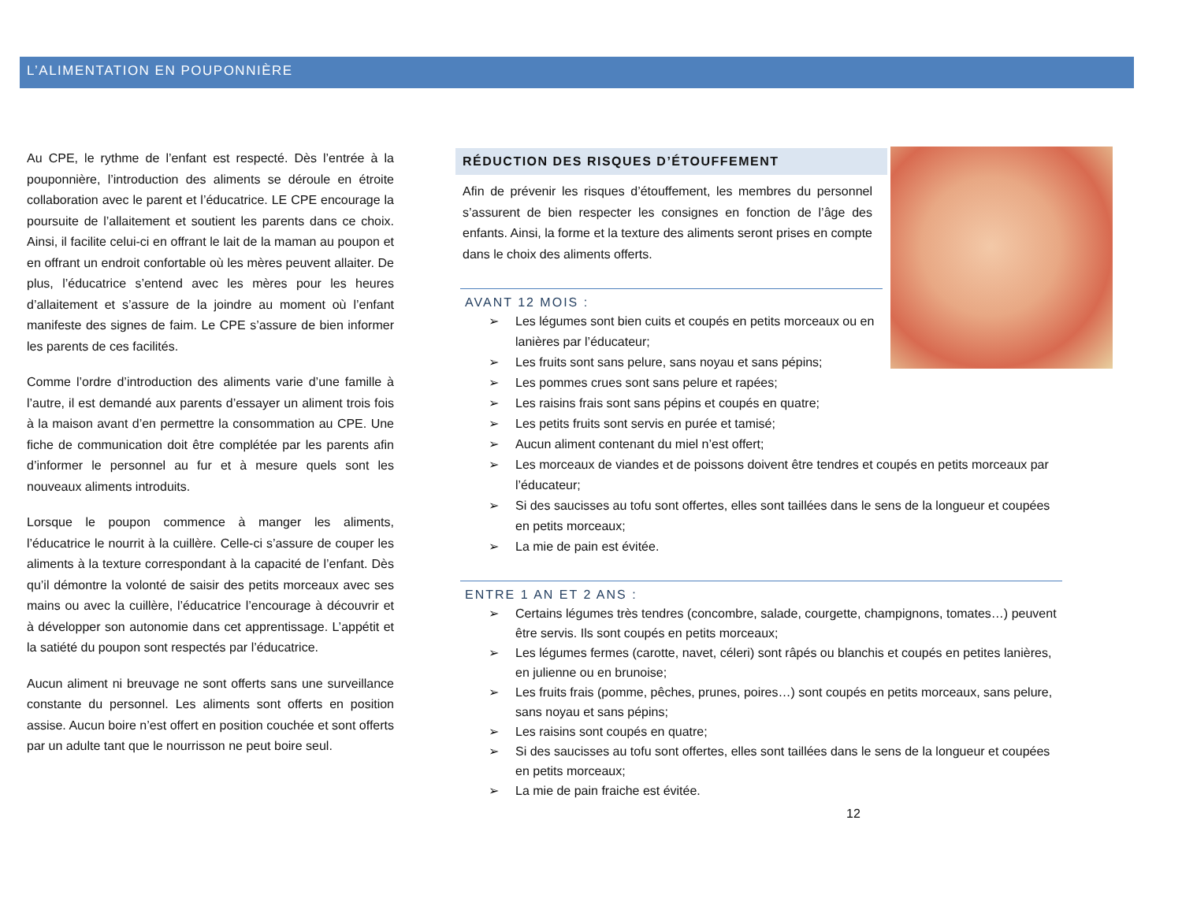L’ALIMENTATION EN POUPONNIÈRE
Au CPE, le rythme de l’enfant est respecté. Dès l’entrée à la pouponnière, l’introduction des aliments se déroule en étroite collaboration avec le parent et l’éducatrice. LE CPE encourage la poursuite de l’allaitement et soutient les parents dans ce choix. Ainsi, il facilite celui-ci en offrant le lait de la maman au poupon et en offrant un endroit confortable où les mères peuvent allaiter. De plus, l’éducatrice s’entend avec les mères pour les heures d’allaitement et s’assure de la joindre au moment où l’enfant manifeste des signes de faim. Le CPE s’assure de bien informer les parents de ces facilités.
Comme l’ordre d’introduction des aliments varie d’une famille à l’autre, il est demandé aux parents d’essayer un aliment trois fois à la maison avant d’en permettre la consommation au CPE. Une fiche de communication doit être complétée par les parents afin d’informer le personnel au fur et à mesure quels sont les nouveaux aliments introduits.
Lorsque le poupon commence à manger les aliments, l’éducatrice le nourrit à la cuillère. Celle-ci s’assure de couper les aliments à la texture correspondant à la capacité de l’enfant. Dès qu’il démontre la volonté de saisir des petits morceaux avec ses mains ou avec la cuillère, l’éducatrice l’encourage à découvrir et à développer son autonomie dans cet apprentissage. L’appétit et la satiété du poupon sont respectés par l’éducatrice.
Aucun aliment ni breuvage ne sont offerts sans une surveillance constante du personnel. Les aliments sont offerts en position assise. Aucun boire n’est offert en position couchée et sont offerts par un adulte tant que le nourrisson ne peut boire seul.
RÉDUCTION DES RISQUES D’ÉTOUFFEMENT
Afin de prévenir les risques d’étouffement, les membres du personnel s’assurent de bien respecter les consignes en fonction de l’âge des enfants. Ainsi, la forme et la texture des aliments seront prises en compte dans le choix des aliments offerts.
AVANT 12 MOIS :
➢ Les légumes sont bien cuits et coupés en petits morceaux ou en lanières par l’éducateur;
➢ Les fruits sont sans pelure, sans noyau et sans pépins;
➢ Les pommes crues sont sans pelure et rapées;
➢ Les raisins frais sont sans pépins et coupés en quatre;
➢ Les petits fruits sont servis en purée et tamisé;
➢ Aucun aliment contenant du miel n’est offert;
➢ Les morceaux de viandes et de poissons doivent être tendres et coupés en petits morceaux par l’éducateur;
➢ Si des saucisses au tofu sont offertes, elles sont taillées dans le sens de la longueur et coupées en petits morceaux;
➢ La mie de pain est évitée.
ENTRE 1 AN ET 2 ANS :
➢ Certains légumes très tendres (concombre, salade, courgette, champignons, tomates…) peuvent être servis. Ils sont coupés en petits morceaux;
➢ Les légumes fermes (carotte, navet, céleri) sont râpés ou blanchis et coupés en petites lanières, en julienne ou en brunoise;
➢ Les fruits frais (pomme, pêches, prunes, poires…) sont coupés en petits morceaux, sans pelure, sans noyau et sans pépins;
➢ Les raisins sont coupés en quatre;
➢ Si des saucisses au tofu sont offertes, elles sont taillées dans le sens de la longueur et coupées en petits morceaux;
➢ La mie de pain fraiche est évitée.
12